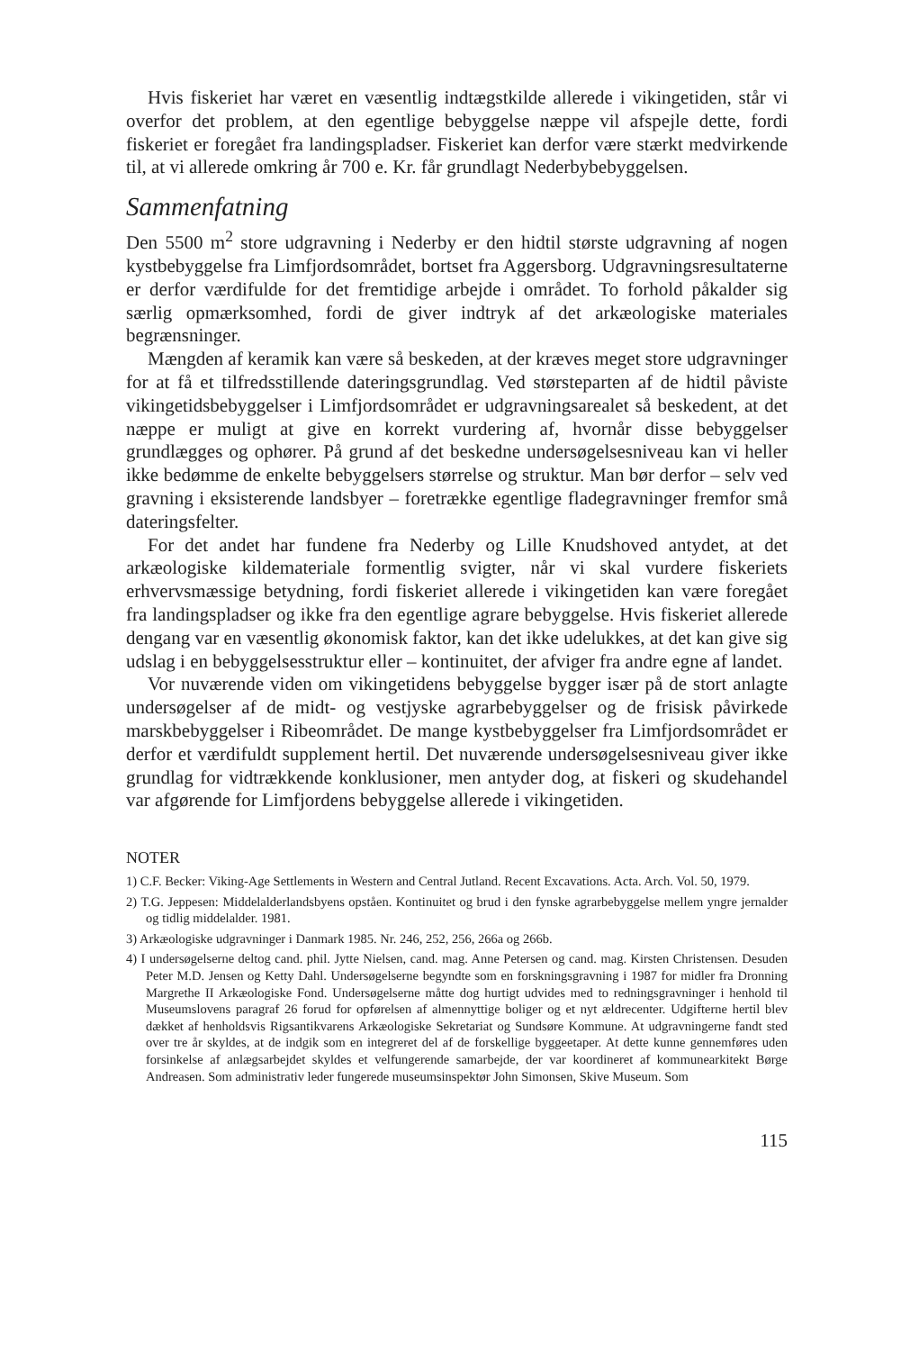Hvis fiskeriet har været en væsentlig indtægstkilde allerede i vikingetiden, står vi overfor det problem, at den egentlige bebyggelse næppe vil afspejle dette, fordi fiskeriet er foregået fra landingspladser. Fiskeriet kan derfor være stærkt medvirkende til, at vi allerede omkring år 700 e. Kr. får grundlagt Nederbybebyggelsen.
Sammenfatning
Den 5500 m<sup>2</sup> store udgravning i Nederby er den hidtil største udgravning af nogen kystbebyggelse fra Limfjordsområdet, bortset fra Aggersborg. Udgravningsresultaterne er derfor værdifulde for det fremtidige arbejde i området. To forhold påkalder sig særlig opmærksomhed, fordi de giver indtryk af det arkæologiske materiales begrænsninger.
Mængden af keramik kan være så beskeden, at der kræves meget store udgravninger for at få et tilfredsstillende dateringsgrundlag. Ved størsteparten af de hidtil påviste vikingetidsbebyggelser i Limfjordsområdet er udgravningsarealet så beskedent, at det næppe er muligt at give en korrekt vurdering af, hvornår disse bebyggelser grundlægges og ophører. På grund af det beskedne undersøgelsesniveau kan vi heller ikke bedømme de enkelte bebyggelsers størrelse og struktur. Man bør derfor – selv ved gravning i eksisterende landsbyer – foretrække egentlige fladegravninger fremfor små dateringsfelter.
For det andet har fundene fra Nederby og Lille Knudshoved antydet, at det arkæologiske kildemateriale formentlig svigter, når vi skal vurdere fiskeriets erhvervsmæssige betydning, fordi fiskeriet allerede i vikingetiden kan være foregået fra landingspladser og ikke fra den egentlige agrare bebyggelse. Hvis fiskeriet allerede dengang var en væsentlig økonomisk faktor, kan det ikke udelukkes, at det kan give sig udslag i en bebyggelsesstruktur eller – kontinuitet, der afviger fra andre egne af landet.
Vor nuværende viden om vikingetidens bebyggelse bygger især på de stort anlagte undersøgelser af de midt- og vestjyske agrarbebyggelser og de frisisk påvirkede marskbebyggelser i Ribeområdet. De mange kystbebyggelser fra Limfjordsområdet er derfor et værdifuldt supplement hertil. Det nuværende undersøgelsesniveau giver ikke grundlag for vidtrækkende konklusioner, men antyder dog, at fiskeri og skudehandel var afgørende for Limfjordens bebyggelse allerede i vikingetiden.
NOTER
1) C.F. Becker: Viking-Age Settlements in Western and Central Jutland. Recent Excavations. Acta. Arch. Vol. 50, 1979.
2) T.G. Jeppesen: Middelalderlandsbyens opståen. Kontinuitet og brud i den fynske agrarbebyggelse mellem yngre jernalder og tidlig middelalder. 1981.
3) Arkæologiske udgravninger i Danmark 1985. Nr. 246, 252, 256, 266a og 266b.
4) I undersøgelserne deltog cand. phil. Jytte Nielsen, cand. mag. Anne Petersen og cand. mag. Kirsten Christensen. Desuden Peter M.D. Jensen og Ketty Dahl. Undersøgelserne begyndte som en forskningsgravning i 1987 for midler fra Dronning Margrethe II Arkæologiske Fond. Undersøgelserne måtte dog hurtigt udvides med to redningsgravninger i henhold til Museumslovens paragraf 26 forud for opførelsen af almennyttige boliger og et nyt ældrecenter. Udgifterne hertil blev dækket af henholdsvis Rigsantikvarens Arkæologiske Sekretariat og Sundsøre Kommune. At udgravningerne fandt sted over tre år skyldes, at de indgik som en integreret del af de forskellige byggeetaper. At dette kunne gennemføres uden forsinkelse af anlægsarbejdet skyldes et velfungerende samarbejde, der var koordineret af kommunearkitekt Børge Andreasen. Som administrativ leder fungerede museumsinspektør John Simonsen, Skive Museum. Som
115